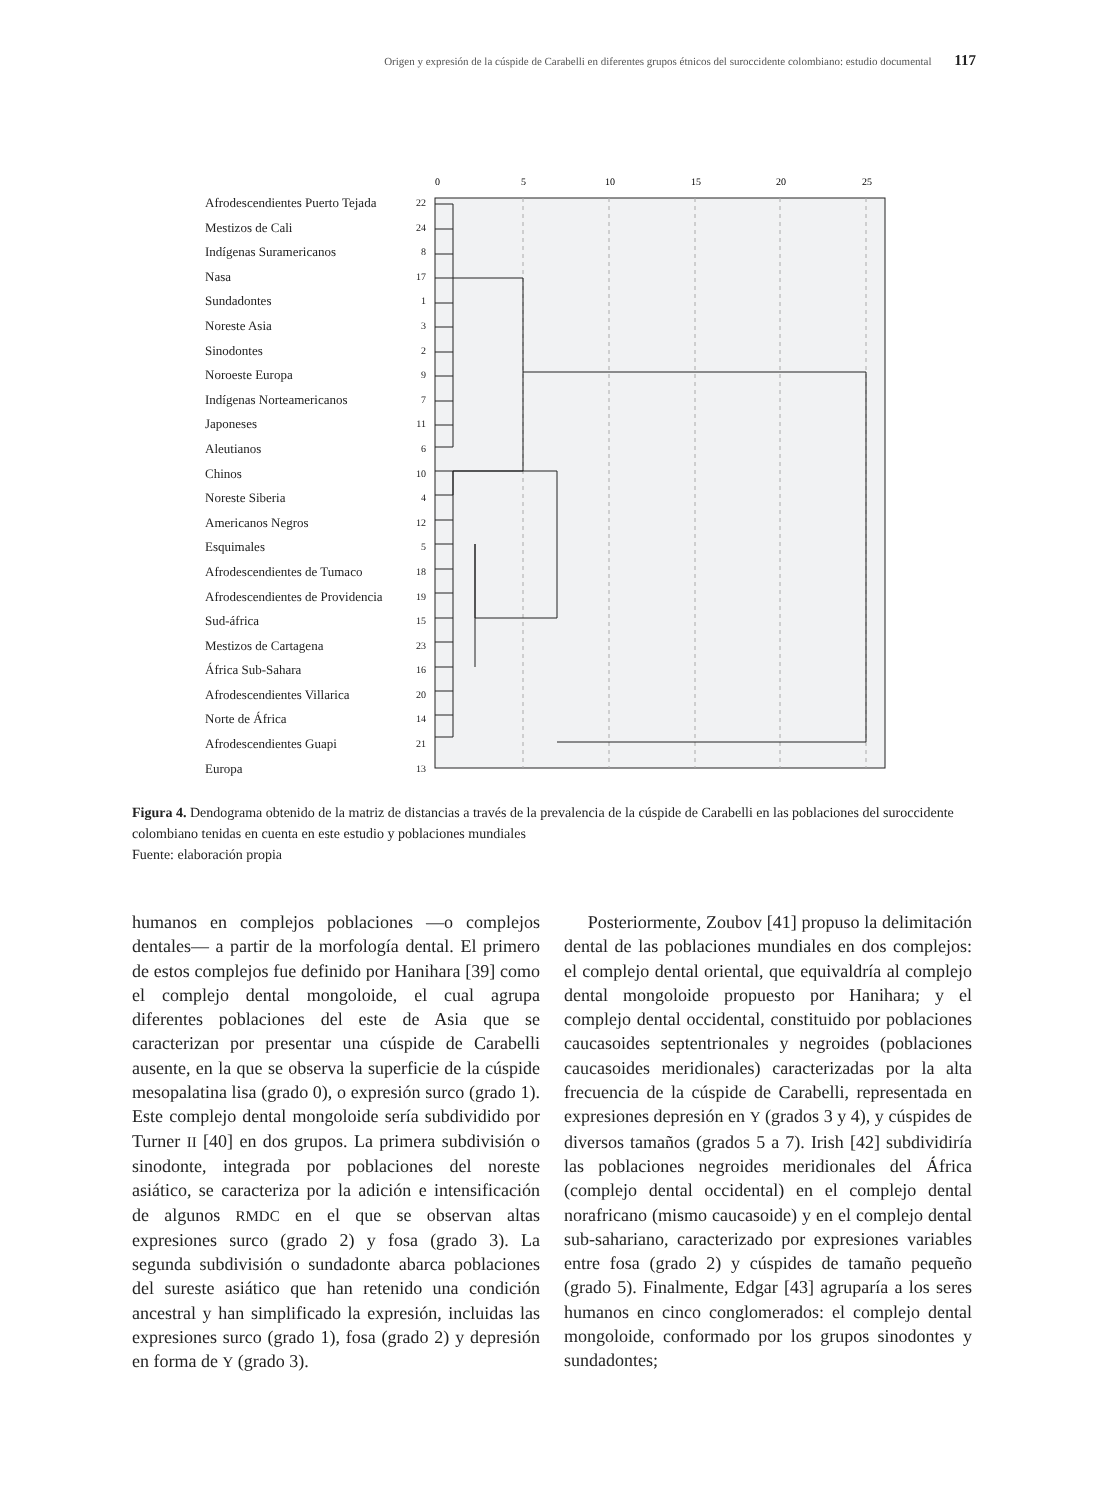Origen y expresión de la cúspide de Carabelli en diferentes grupos étnicos del suroccidente colombiano: estudio documental 117
Afrodescendientes Puerto Tejada 22
Mestizos de Cali 24
Indígenas Suramericanos 8
Nasa 17
Sundadontes 1
Noreste Asia 3
Sinodontes 2
Noroeste Europa 9
Indígenas Norteamericanos 7
Japoneses 11
Aleutianos 6
Chinos 10
Noreste Siberia 4
Americanos Negros 12
Esquimales 5
Afrodescendientes de Tumaco 18
Afrodescendientes de Providencia 19
Sud-áfrica 15
Mestizos de Cartagena 23
África Sub-Sahara 16
Afrodescendientes Villarica 20
Norte de África 14
Afrodescendientes Guapi 21
Europa 13
0
5
10
15
20
25
Figura 4. Dendograma obtenido de la matriz de distancias a través de la prevalencia de la cúspide de Carabelli en las poblaciones del suroccidente colombiano tenidas en cuenta en este estudio y poblaciones mundiales
Fuente: elaboración propia
humanos en complejos poblaciones —o complejos dentales— a partir de la morfología dental. El primero de estos complejos fue definido por Hanihara [39] como el complejo dental mongoloide, el cual agrupa diferentes poblaciones del este de Asia que se caracterizan por presentar una cúspide de Carabelli ausente, en la que se observa la superficie de la cúspide mesopalatina lisa (grado 0), o expresión surco (grado 1). Este complejo dental mongoloide sería subdividido por Turner II [40] en dos grupos. La primera subdivisión o sinodonte, integrada por poblaciones del noreste asiático, se caracteriza por la adición e intensificación de algunos RMDC en el que se observan altas expresiones surco (grado 2) y fosa (grado 3). La segunda subdivisión o sundadonte abarca poblaciones del sureste asiático que han retenido una condición ancestral y han simplificado la expresión, incluidas las expresiones surco (grado 1), fosa (grado 2) y depresión en forma de Y (grado 3).
Posteriormente, Zoubov [41] propuso la delimitación dental de las poblaciones mundiales en dos complejos: el complejo dental oriental, que equivaldría al complejo dental mongoloide propuesto por Hanihara; y el complejo dental occidental, constituido por poblaciones caucasoides septentrionales y negroides (poblaciones caucasoides meridionales) caracterizadas por la alta frecuencia de la cúspide de Carabelli, representada en expresiones depresión en Y (grados 3 y 4), y cúspides de diversos tamaños (grados 5 a 7). Irish [42] subdividiría las poblaciones negroides meridionales del África (complejo dental occidental) en el complejo dental norafricano (mismo caucasoide) y en el complejo dental sub-sahariano, caracterizado por expresiones variables entre fosa (grado 2) y cúspides de tamaño pequeño (grado 5). Finalmente, Edgar [43] agruparía a los seres humanos en cinco conglomerados: el complejo dental mongoloide, conformado por los grupos sinodontes y sundadontes;